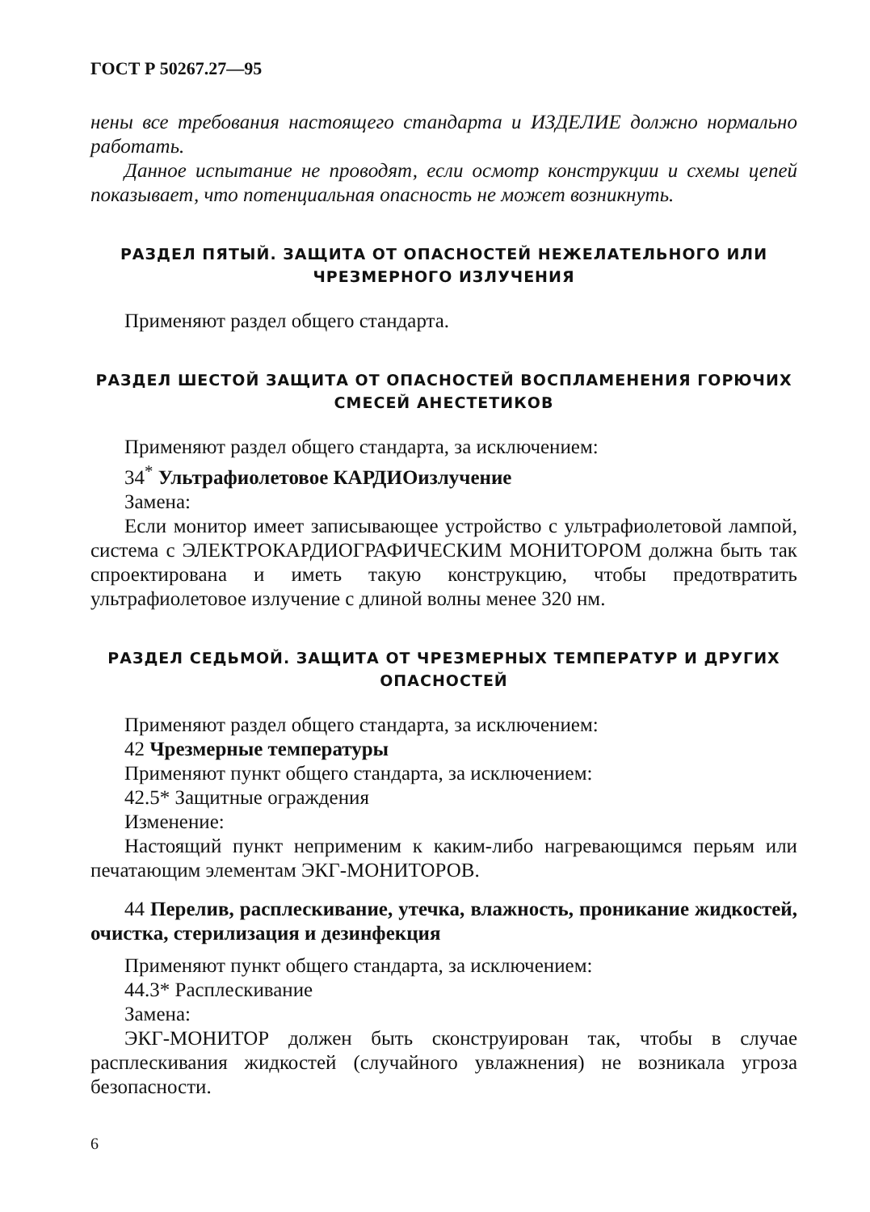ГОСТ Р 50267.27—95
нены все требования настоящего стандарта и ИЗДЕЛИЕ должно нормально работать.
Данное испытание не проводят, если осмотр конструкции и схемы цепей показывает, что потенциальная опасность не может возникнуть.
РАЗДЕЛ ПЯТЫЙ. ЗАЩИТА ОТ ОПАСНОСТЕЙ НЕЖЕЛАТЕЛЬНОГО ИЛИ ЧРЕЗМЕРНОГО ИЗЛУЧЕНИЯ
Применяют раздел общего стандарта.
РАЗДЕЛ ШЕСТОЙ ЗАЩИТА ОТ ОПАСНОСТЕЙ ВОСПЛАМЕНЕНИЯ ГОРЮЧИХ СМЕСЕЙ АНЕСТЕТИКОВ
Применяют раздел общего стандарта, за исключением:
34<sup>*</sup> Ультрафиолетовое КАРДИОизлучение
Замена:
Если монитор имеет записывающее устройство с ультрафиолетовой лампой, система с ЭЛЕКТРОКАРДИОГРАФИЧЕСКИМ МОНИТОРОМ должна быть так спроектирована и иметь такую конструкцию, чтобы предотвратить ультрафиолетовое излучение с длиной волны менее 320 нм.
РАЗДЕЛ СЕДЬМОЙ. ЗАЩИТА ОТ ЧРЕЗМЕРНЫХ ТЕМПЕРАТУР И ДРУГИХ ОПАСНОСТЕЙ
Применяют раздел общего стандарта, за исключением:
42 Чрезмерные температуры
Применяют пункт общего стандарта, за исключением:
42.5* Защитные ограждения
Изменение:
Настоящий пункт неприменим к каким-либо нагревающимся перьям или печатающим элементам ЭКГ-МОНИТОРОВ.
44 Перелив, расплескивание, утечка, влажность, проникание жидкостей, очистка, стерилизация и дезинфекция
Применяют пункт общего стандарта, за исключением:
44.3* Расплескивание
Замена:
ЭКГ-МОНИТОР должен быть сконструирован так, чтобы в случае расплескивания жидкостей (случайного увлажнения) не возникала угроза безопасности.
6